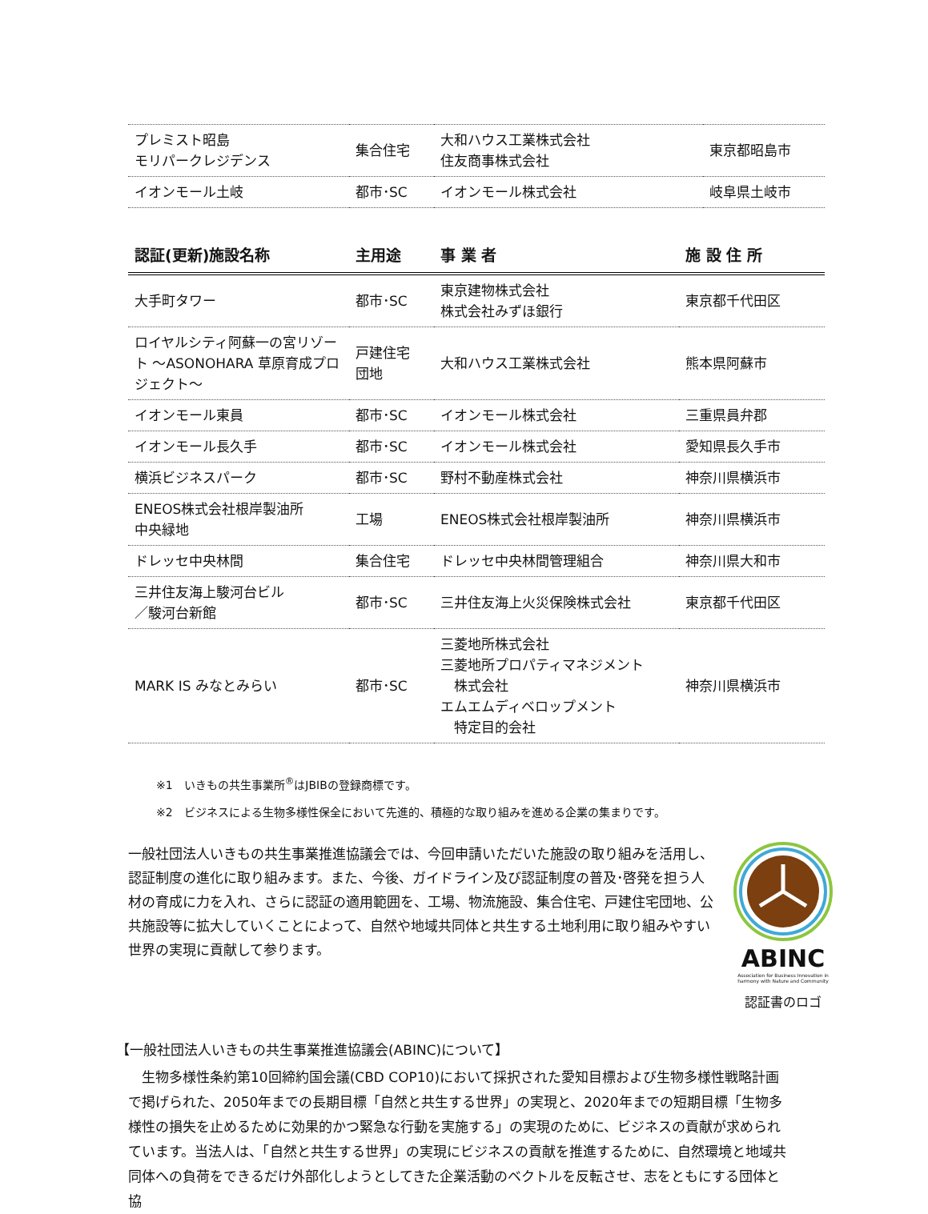| プレミスト昭島 モリパークレジデンス | 集合住宅 | 大和ハウス工業株式会社 住友商事株式会社 | 東京都昭島市 |
| イオンモール土岐 | 都市･SC | イオンモール株式会社 | 岐阜県土岐市 |
| 認証(更新)施設名称 | 主用途 | 事 業 者 | 施 設 住 所 |
| --- | --- | --- | --- |
| 大手町タワー | 都市･SC | 東京建物株式会社 株式会社みずほ銀行 | 東京都千代田区 |
| ロイヤルシティ阿蘇一の宮リゾート ～ASONOHARA 草原育成プロジェクト～ | 戸建住宅 団地 | 大和ハウス工業株式会社 | 熊本県阿蘇市 |
| イオンモール東員 | 都市･SC | イオンモール株式会社 | 三重県員弁郡 |
| イオンモール長久手 | 都市･SC | イオンモール株式会社 | 愛知県長久手市 |
| 横浜ビジネスパーク | 都市･SC | 野村不動産株式会社 | 神奈川県横浜市 |
| ENEOS株式会社根岸製油所 中央緑地 | 工場 | ENEOS株式会社根岸製油所 | 神奈川県横浜市 |
| ドレッセ中央林間 | 集合住宅 | ドレッセ中央林間管理組合 | 神奈川県大和市 |
| 三井住友海上駿河台ビル ／駿河台新館 | 都市･SC | 三井住友海上火災保険株式会社 | 東京都千代田区 |
| MARK IS みなとみらい | 都市･SC | 三菱地所株式会社 三菱地所プロパティマネジメント 株式会社 エムエムディベロップメント 特定目的会社 | 神奈川県横浜市 |
※1　いきもの共生事業所<sup>®</sup>はJBIBの登録商標です。
※2　ビジネスによる生物多様性保全において先進的、積極的な取り組みを進める企業の集まりです。
一般社団法人いきもの共生事業推進協議会では、今回申請いただいた施設の取り組みを活用し、認証制度の進化に取り組みます。また、今後、ガイドライン及び認証制度の普及･啓発を担う人材の育成に力を入れ、さらに認証の適用範囲を、工場、物流施設、集合住宅、戸建住宅団地、公共施設等に拡大していくことによって、自然や地域共同体と共生する土地利用に取り組みやすい世界の実現に貢献して参ります。
ABINC
Association for Business Innovation in harmony with Nature and Community
認証書のロゴ
【一般社団法人いきもの共生事業推進協議会(ABINC)について】
　生物多様性条約第10回締約国会議(CBD COP10)において採択された愛知目標および生物多様性戦略計画で掲げられた、2050年までの長期目標「自然と共生する世界」の実現と、2020年までの短期目標「生物多様性の損失を止めるために効果的かつ緊急な行動を実施する」の実現のために、ビジネスの貢献が求められています。当法人は、「自然と共生する世界」の実現にビジネスの貢献を推進するために、自然環境と地域共同体への負荷をできるだけ外部化しようとしてきた企業活動のベクトルを反転させ、志をともにする団体と協